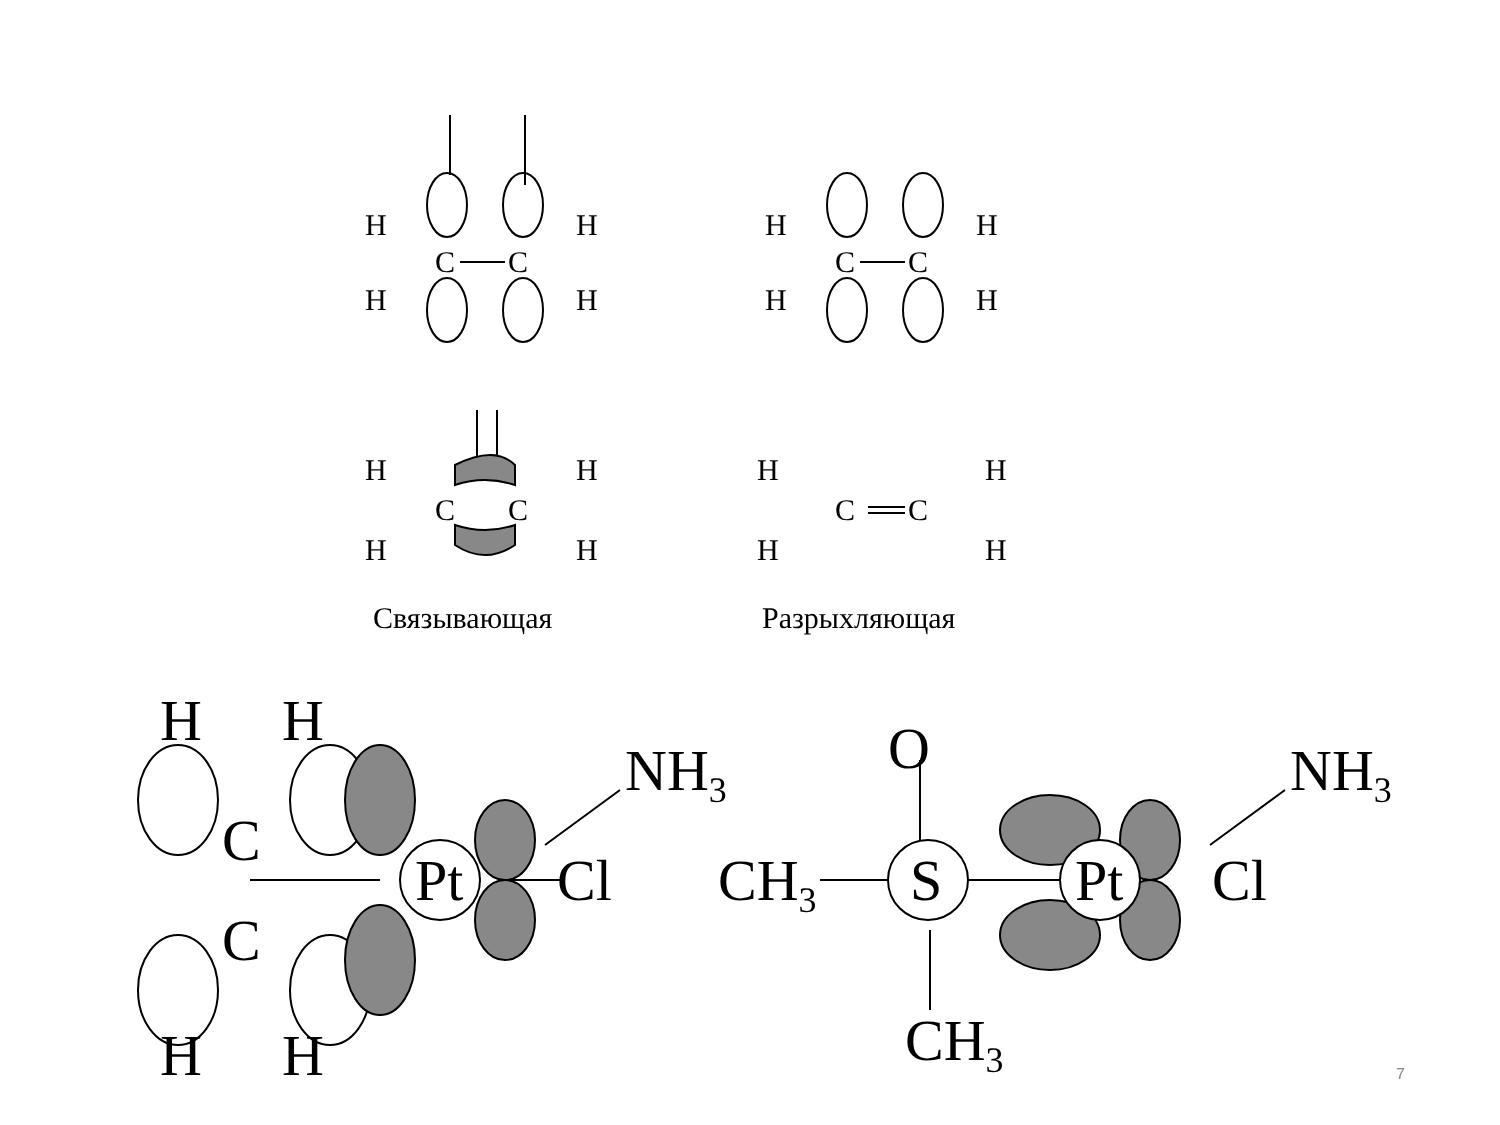H
H
C
C
H
H
H
H
C
C
H
H
H
H
C
C
H
H
H
H
C
C
H
H
Связывающая
Разрыхляющая
H
H
C
C
H
H
Pt
Cl
NH3
CH3
S
O
CH3
Pt
Cl
NH3
7